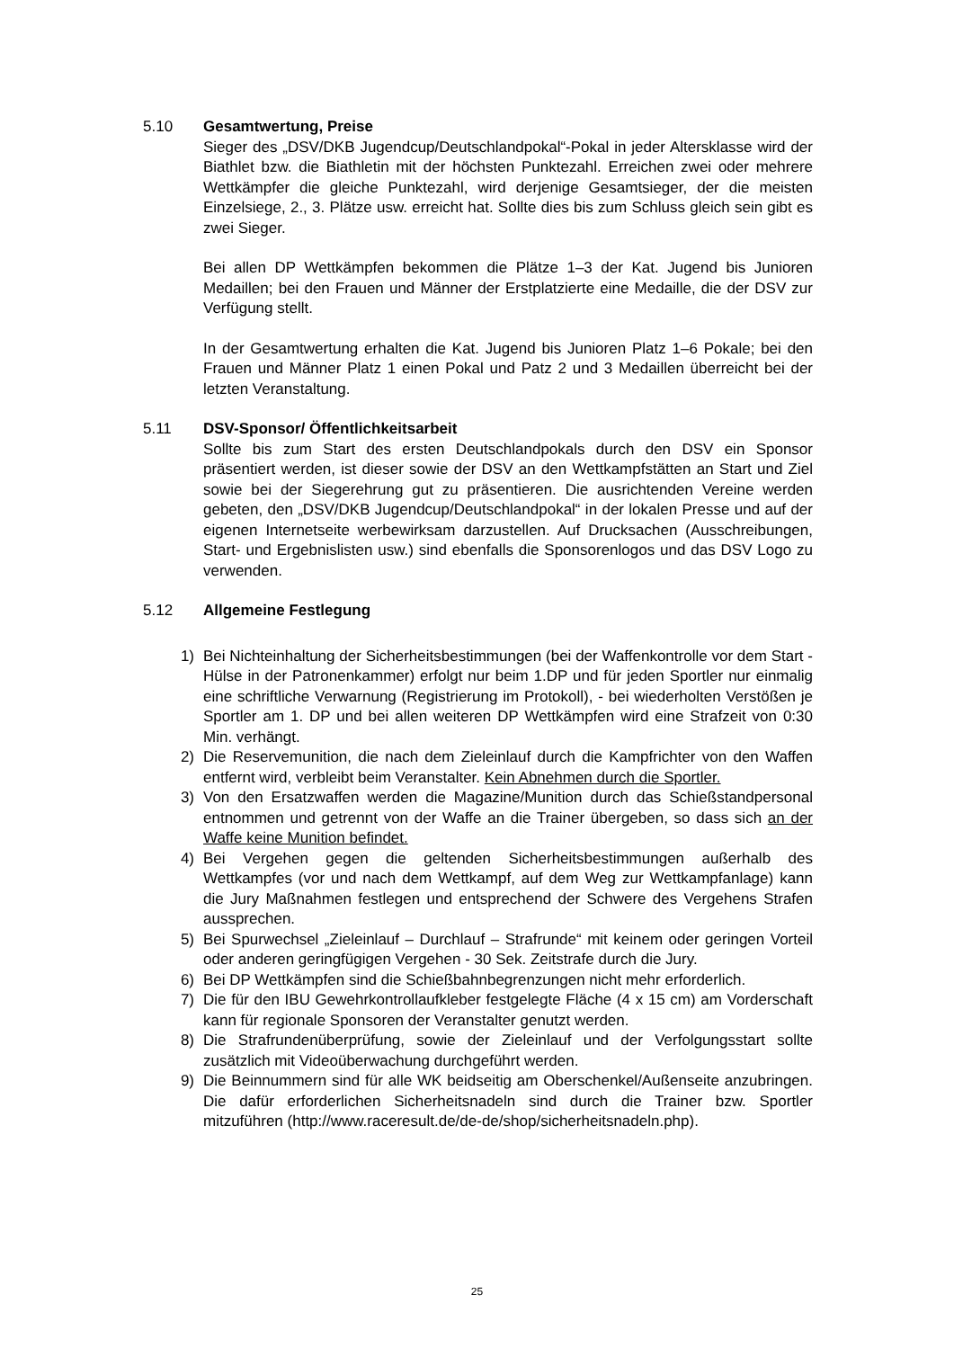5.10 Gesamtwertung, Preise
Sieger des „DSV/DKB Jugendcup/Deutschlandpokal“-Pokal in jeder Altersklasse wird der Biathlet bzw. die Biathletin mit der höchsten Punktezahl. Erreichen zwei oder mehrere Wettkämpfer die gleiche Punktezahl, wird derjenige Gesamtsieger, der die meisten Einzelsiege, 2., 3. Plätze usw. erreicht hat. Sollte dies bis zum Schluss gleich sein gibt es zwei Sieger.
Bei allen DP Wettkämpfen bekommen die Plätze 1–3 der Kat. Jugend bis Junioren Medaillen; bei den Frauen und Männer der Erstplatzierte eine Medaille, die der DSV zur Verfügung stellt.
In der Gesamtwertung erhalten die Kat. Jugend bis Junioren Platz 1–6 Pokale; bei den Frauen und Männer Platz 1 einen Pokal und Patz 2 und 3 Medaillen überreicht bei der letzten Veranstaltung.
5.11 DSV-Sponsor/ Öffentlichkeitsarbeit
Sollte bis zum Start des ersten Deutschlandpokals durch den DSV ein Sponsor präsentiert werden, ist dieser sowie der DSV an den Wettkampfstätten an Start und Ziel sowie bei der Siegerehrung gut zu präsentieren. Die ausrichtenden Vereine werden gebeten, den „DSV/DKB Jugendcup/Deutschlandpokal“ in der lokalen Presse und auf der eigenen Internetseite werbewirksam darzustellen. Auf Drucksachen (Ausschreibungen, Start- und Ergebnislisten usw.) sind ebenfalls die Sponsorenlogos und das DSV Logo zu verwenden.
5.12 Allgemeine Festlegung
1) Bei Nichteinhaltung der Sicherheitsbestimmungen (bei der Waffenkontrolle vor dem Start - Hülse in der Patronenkammer) erfolgt nur beim 1.DP und für jeden Sportler nur einmalig eine schriftliche Verwarnung (Registrierung im Protokoll), - bei wiederholten Verstößen je Sportler am 1. DP und bei allen weiteren DP Wettkämpfen wird eine Strafzeit von 0:30 Min. verhängt.
2) Die Reservemunition, die nach dem Zieleinlauf durch die Kampfrichter von den Waffen entfernt wird, verbleibt beim Veranstalter. Kein Abnehmen durch die Sportler.
3) Von den Ersatzwaffen werden die Magazine/Munition durch das Schießstandpersonal entnommen und getrennt von der Waffe an die Trainer übergeben, so dass sich an der Waffe keine Munition befindet.
4) Bei Vergehen gegen die geltenden Sicherheitsbestimmungen außerhalb des Wettkampfes (vor und nach dem Wettkampf, auf dem Weg zur Wettkampfanlage) kann die Jury Maßnahmen festlegen und entsprechend der Schwere des Vergehens Strafen aussprechen.
5) Bei Spurwechsel „Zieleinlauf – Durchlauf – Strafrunde“ mit keinem oder geringen Vorteil oder anderen geringfügigen Vergehen - 30 Sek. Zeitstrafe durch die Jury.
6) Bei DP Wettkämpfen sind die Schießbahnbegrenzungen nicht mehr erforderlich.
7) Die für den IBU Gewehrkontrollaufkleber festgelegte Fläche (4 x 15 cm) am Vorderschaft kann für regionale Sponsoren der Veranstalter genutzt werden.
8) Die Strafrundenüberprüfung, sowie der Zieleinlauf und der Verfolgungsstart sollte zusätzlich mit Videoüberwachung durchgeführt werden.
9) Die Beinnummern sind für alle WK beidseitig am Oberschenkel/Außenseite anzubringen. Die dafür erforderlichen Sicherheitsnadeln sind durch die Trainer bzw. Sportler mitzuführen (http://www.raceresult.de/de-de/shop/sicherheitsnadeln.php).
25